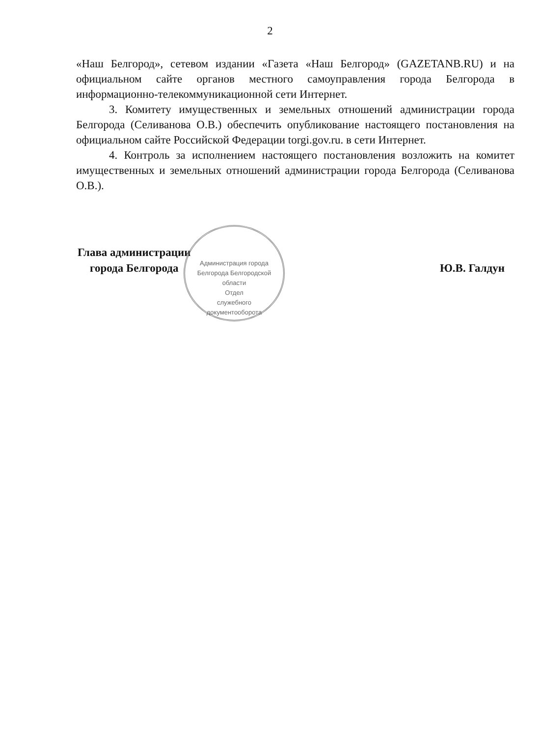2
«Наш Белгород», сетевом издании «Газета «Наш Белгород» (GAZETANB.RU) и на официальном сайте органов местного самоуправления города Белгорода в информационно-телекоммуникационной сети Интернет.
3. Комитету имущественных и земельных отношений администрации города Белгорода (Селиванова О.В.) обеспечить опубликование настоящего постановления на официальном сайте Российской Федерации torgi.gov.ru. в сети Интернет.
4. Контроль за исполнением настоящего постановления возложить на комитет имущественных и земельных отношений администрации города Белгорода (Селиванова О.В.).
Глава администрации
города Белгорода
Ю.В. Галдун
Администрация города Белгорода Белгородской области
Отдел
служебного
документооборота